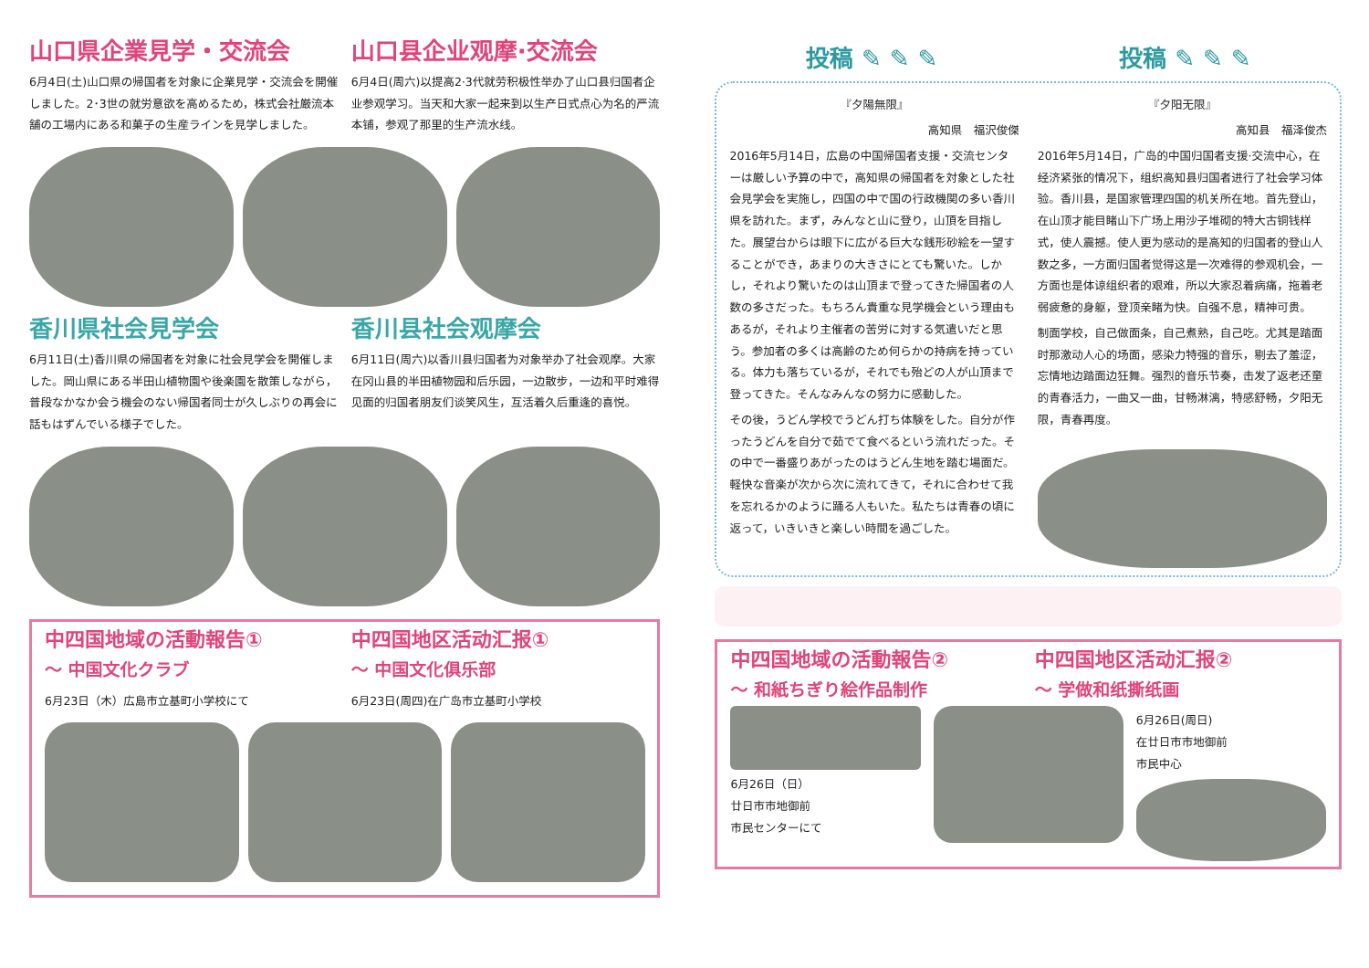山口県企業見学・交流会
6月4日(土)山口県の帰国者を対象に企業見学・交流会を開催しました。2･3世の就労意欲を高めるため，株式会社厳流本舗の工場内にある和菓子の生産ラインを見学しました。
山口县企业观摩·交流会
6月4日(周六)以提高2·3代就劳积极性举办了山口县归国者企业参观学习。当天和大家一起来到以生产日式点心为名的严流本铺，参观了那里的生产流水线。
香川県社会見学会
6月11日(土)香川県の帰国者を対象に社会見学会を開催しました。岡山県にある半田山植物園や後楽園を散策しながら，普段なかなか会う機会のない帰国者同士が久しぶりの再会に話もはずんでいる様子でした。
香川县社会观摩会
6月11日(周六)以香川县归国者为对象举办了社会观摩。大家在冈山县的半田植物园和后乐园，一边散步，一边和平时难得见面的归国者朋友们谈笑风生，互活着久后重逢的喜悦。
中四国地域の活動報告①
～ 中国文化クラブ
6月23日（木）広島市立基町小学校にて
中四国地区活动汇报①
～ 中国文化俱乐部
6月23日(周四)在广岛市立基町小学校
投稿 ✎ ✎ ✎ 投稿 ✎ ✎ ✎
『夕陽無限』
高知県　福沢俊傑
2016年5月14日，広島の中国帰国者支援・交流センターは厳しい予算の中で，高知県の帰国者を対象とした社会見学会を実施し，四国の中で国の行政機関の多い香川県を訪れた。まず，みんなと山に登り，山頂を目指した。展望台からは眼下に広がる巨大な銭形砂絵を一望することができ，あまりの大きさにとても驚いた。しかし，それより驚いたのは山頂まで登ってきた帰国者の人数の多さだった。もちろん貴重な見学機会という理由もあるが，それより主催者の苦労に対する気遣いだと思う。参加者の多くは高齢のため何らかの持病を持っている。体力も落ちているが，それでも殆どの人が山頂まで登ってきた。そんなみんなの努力に感動した。
その後，うどん学校でうどん打ち体験をした。自分が作ったうどんを自分で茹でて食べるという流れだった。その中で一番盛りあがったのはうどん生地を踏む場面だ。軽快な音楽が次から次に流れてきて，それに合わせて我を忘れるかのように踊る人もいた。私たちは青春の頃に返って，いきいきと楽しい時間を過ごした。
『夕阳无限』
高知县　福泽俊杰
2016年5月14日，广岛的中国归国者支援·交流中心，在经济紧张的情况下，组织高知县归国者进行了社会学习体验。香川县，是国家管理四国的机关所在地。首先登山，在山顶才能目睹山下广场上用沙子堆砌的特大古铜钱样式，使人震撼。使人更为感动的是高知的归国者的登山人数之多，一方面归国者觉得这是一次难得的参观机会，一方面也是体谅组织者的艰难，所以大家忍着病痛，拖着老弱疲惫的身躯，登顶亲睹为快。自强不息，精神可贵。
制面学校，自己做面条，自己煮熟，自己吃。尤其是踏面时那激动人心的场面，感染力特强的音乐，剔去了羞涩，忘情地边踏面边狂舞。强烈的音乐节奏，击发了返老还童的青春活力，一曲又一曲，甘畅淋漓，特感舒畅，夕阳无限，青春再度。
中四国地域の活動報告②
～ 和紙ちぎり絵作品制作
中四国地区活动汇报②
～ 学做和纸撕纸画
6月26日（日）
廿日市市地御前
市民センターにて
6月26日(周日)
在廿日市市地御前
市民中心